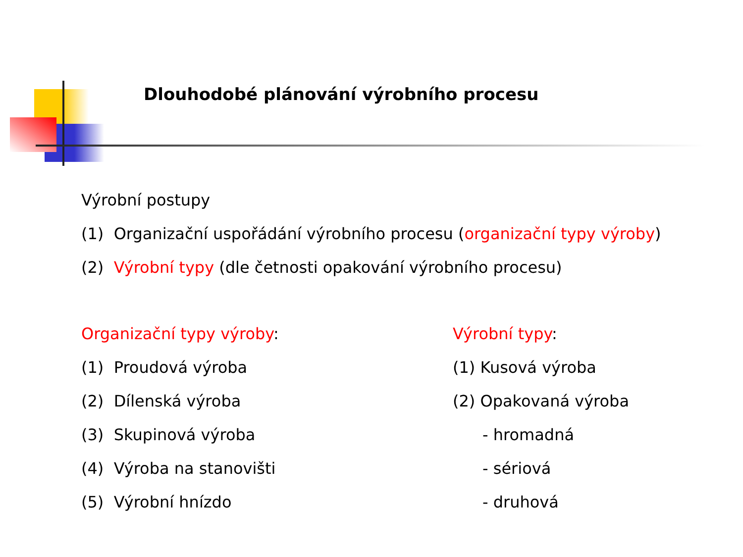Dlouhodobé plánování výrobního procesu
Výrobní postupy
(1) Organizační uspořádání výrobního procesu (organizační typy výroby)
(2) Výrobní typy (dle četnosti opakování výrobního procesu)
Organizační typy výroby:
(1) Proudová výroba
(2) Dílenská výroba
(3) Skupinová výroba
(4) Výroba na stanovišti
(5) Výrobní hnízdo
Výrobní typy:
(1) Kusová výroba
(2) Opakovaná výroba
- hromadná
- sériová
- druhová